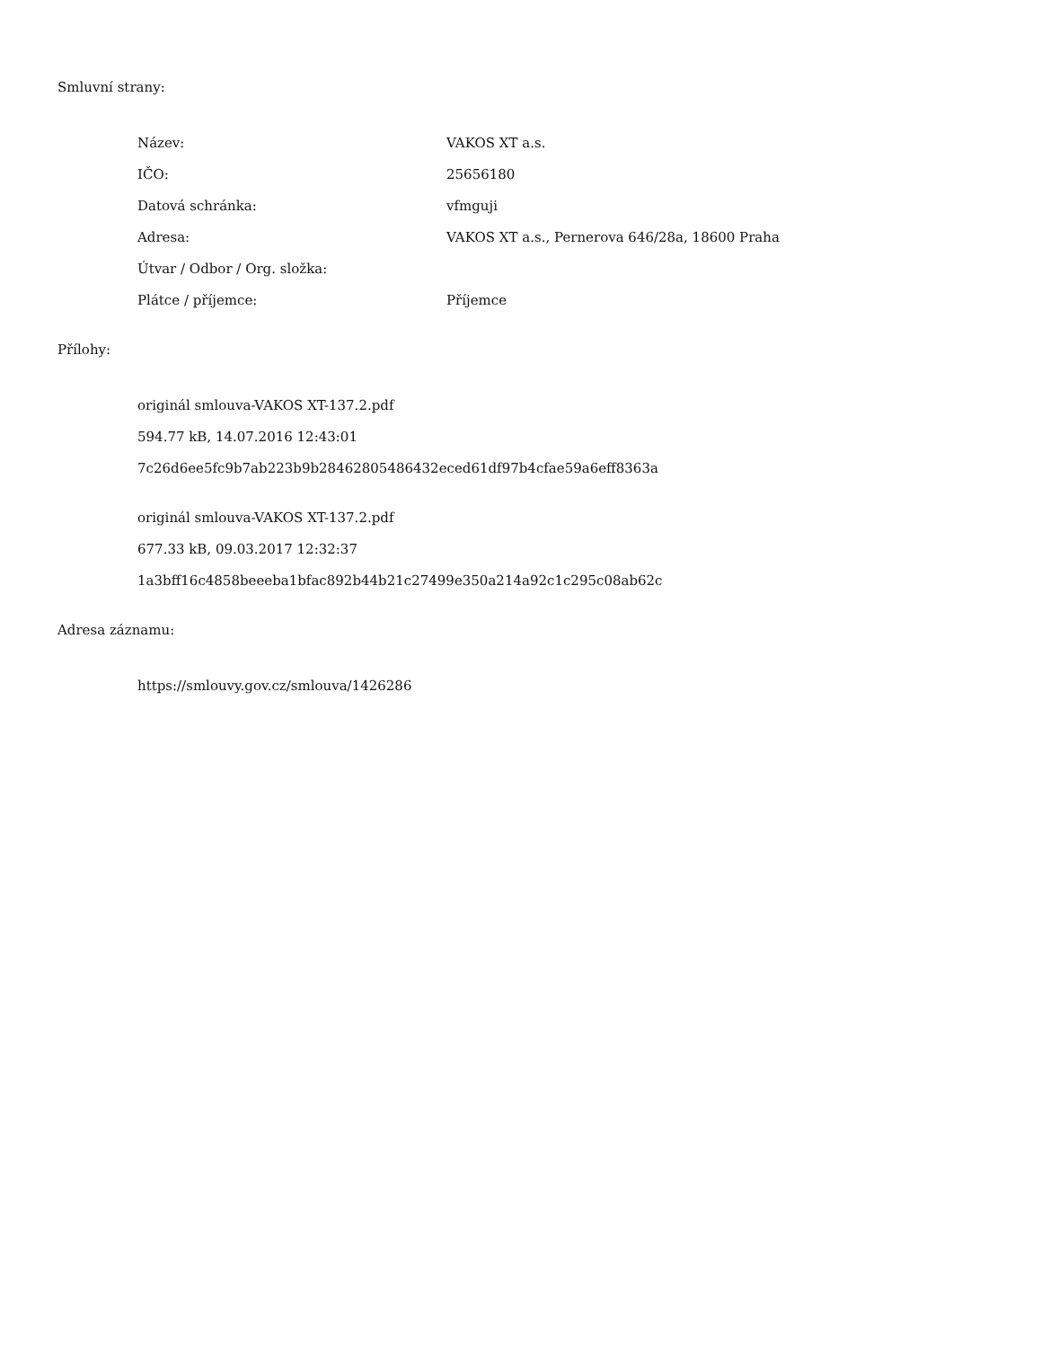Smluvní strany:
| Název: | VAKOS XT a.s. |
| IČO: | 25656180 |
| Datová schránka: | vfmguji |
| Adresa: | VAKOS XT a.s., Pernerova 646/28a, 18600 Praha |
| Útvar / Odbor / Org. složka: | |
| Plátce / příjemce: | Příjemce |
Přílohy:
originál smlouva-VAKOS XT-137.2.pdf
594.77 kB, 14.07.2016 12:43:01
7c26d6ee5fc9b7ab223b9b28462805486432eced61df97b4cfae59a6eff8363a
originál smlouva-VAKOS XT-137.2.pdf
677.33 kB, 09.03.2017 12:32:37
1a3bff16c4858beeeba1bfac892b44b21c27499e350a214a92c1c295c08ab62c
Adresa záznamu:
https://smlouvy.gov.cz/smlouva/1426286